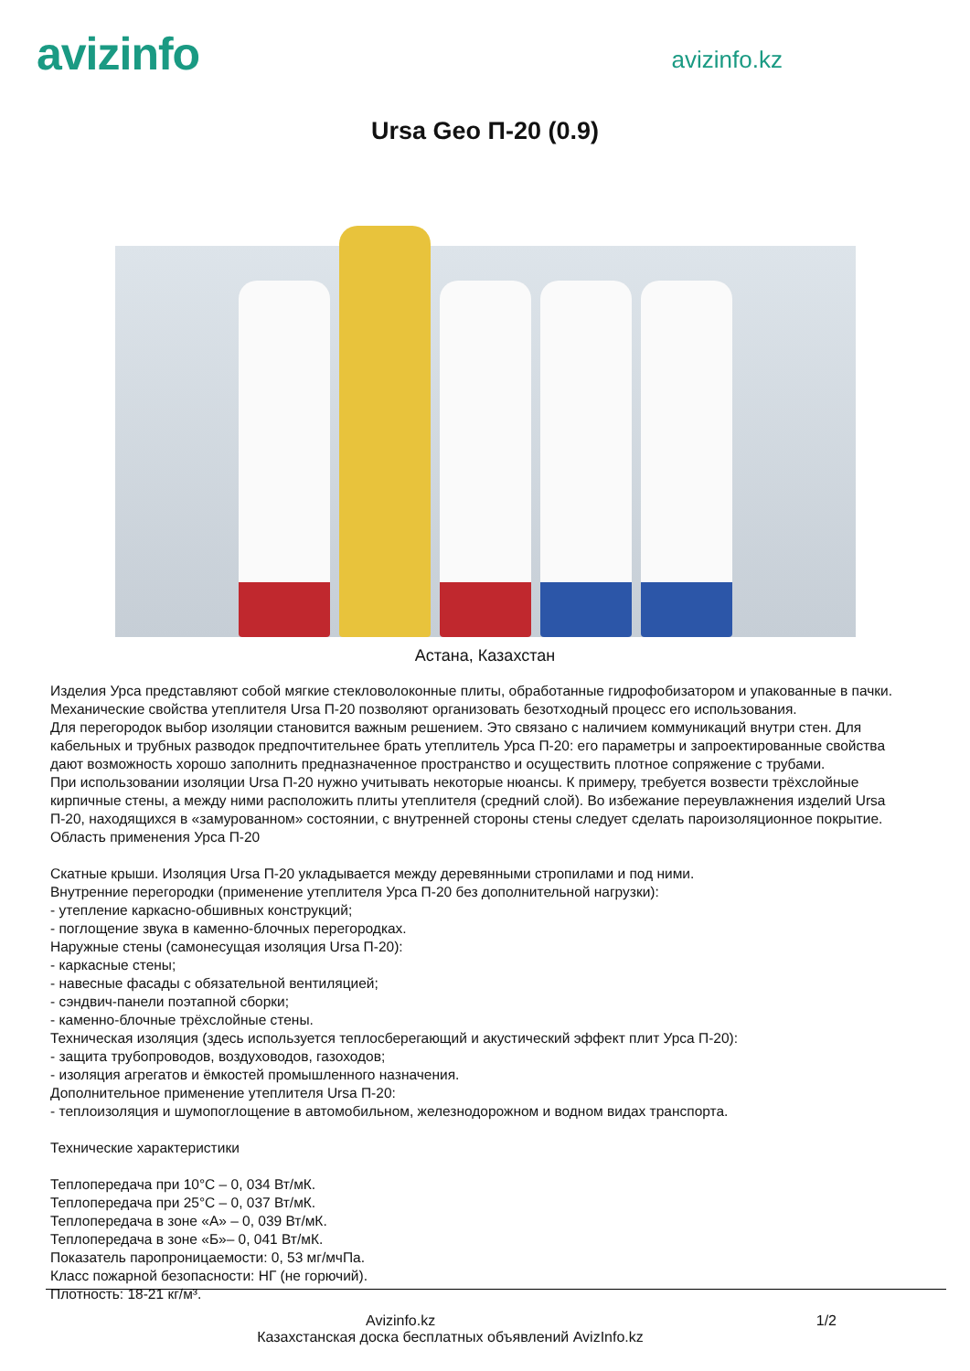avizinfo
avizinfo.kz
Ursa Geo П-20 (0.9)
Астана, Казахстан
Изделия Урса представляют собой мягкие стекловолоконные плиты, обработанные гидрофобизатором и упакованные в пачки. Механические свойства утеплителя Ursa П-20 позволяют организовать безотходный процесс его использования.
Для перегородок выбор изоляции становится важным решением. Это связано с наличием коммуникаций внутри стен. Для кабельных и трубных разводок предпочтительнее брать утеплитель Урса П-20: его параметры и запроектированные свойства дают возможность хорошо заполнить предназначенное пространство и осуществить плотное сопряжение с трубами.
При использовании изоляции Ursa П-20 нужно учитывать некоторые нюансы. К примеру, требуется возвести трёхслойные кирпичные стены, а между ними расположить плиты утеплителя (средний слой). Во избежание переувлажнения изделий Ursa П-20, находящихся в «замурованном» состоянии, с внутренней стороны стены следует сделать пароизоляционное покрытие.
Область применения Урса П-20
Скатные крыши. Изоляция Ursa П-20 укладывается между деревянными стропилами и под ними.
Внутренние перегородки (применение утеплителя Урса П-20 без дополнительной нагрузки):
- утепление каркасно-обшивных конструкций;
- поглощение звука в каменно-блочных перегородках.
Наружные стены (самонесущая изоляция Ursa П-20):
- каркасные стены;
- навесные фасады с обязательной вентиляцией;
- сэндвич-панели поэтапной сборки;
- каменно-блочные трёхслойные стены.
Техническая изоляция (здесь используется теплосберегающий и акустический эффект плит Урса П-20):
- защита трубопроводов, воздуховодов, газоходов;
- изоляция агрегатов и ёмкостей промышленного назначения.
Дополнительное применение утеплителя Ursa П-20:
- теплоизоляция и шумопоглощение в автомобильном, железнодорожном и водном видах транспорта.
Технические характеристики
Теплопередача при 10°С – 0, 034 Вт/мК.
Теплопередача при 25°С – 0, 037 Вт/мК.
Теплопередача в зоне «А» – 0, 039 Вт/мК.
Теплопередача в зоне «Б»– 0, 041 Вт/мК.
Показатель паропроницаемости: 0, 53 мг/мчПа.
Класс пожарной безопасности: НГ (не горючий).
Плотность: 18-21 кг/м³.
Avizinfo.kz 1/2
Казахстанская доска бесплатных объявлений AvizInfo.kz